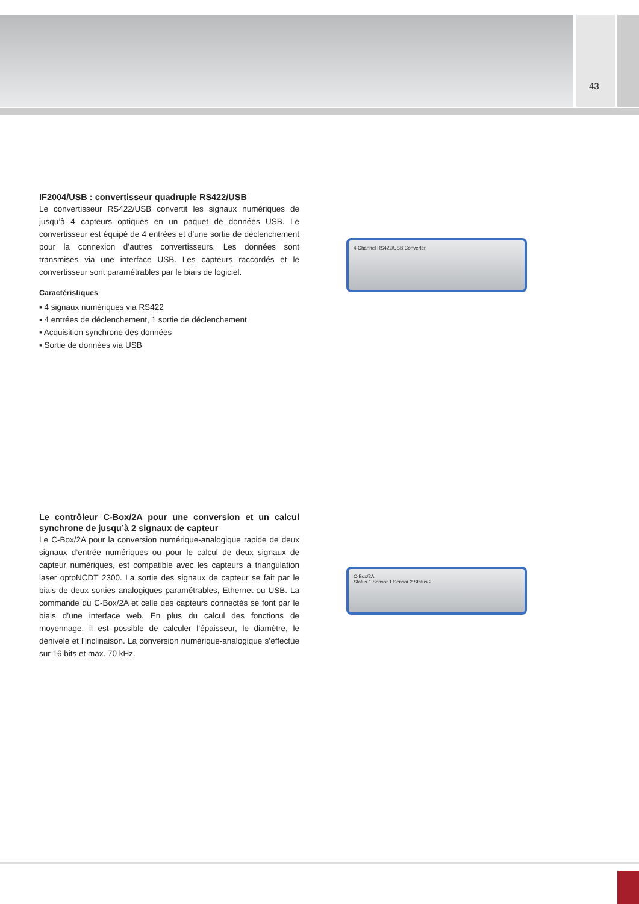43
IF2004/USB : convertisseur quadruple RS422/USB
Le convertisseur RS422/USB convertit les signaux numériques de jusqu’à 4 capteurs optiques en un paquet de données USB. Le convertisseur est équipé de 4 entrées et d’une sortie de déclenchement pour la connexion d’autres convertisseurs. Les données sont transmises via une interface USB. Les capteurs raccordés et le convertisseur sont paramétrables par le biais de logiciel.
Caractéristiques
▪ 4 signaux numériques via RS422
▪ 4 entrées de déclenchement, 1 sortie de déclenchement
▪ Acquisition synchrone des données
▪ Sortie de données via USB
4-Channel RS422/USB Converter
Le contrôleur C-Box/2A pour une conversion et un calcul synchrone de jusqu’à 2 signaux de capteur
Le C-Box/2A pour la conversion numérique-analogique rapide de deux signaux d’entrée numériques ou pour le calcul de deux signaux de capteur numériques, est compatible avec les capteurs à triangulation laser optoNCDT 2300. La sortie des signaux de capteur se fait par le biais de deux sorties analogiques paramétrables, Ethernet ou USB. La commande du C-Box/2A et celle des capteurs connectés se font par le biais d’une interface web. En plus du calcul des fonctions de moyennage, il est possible de calculer l’épaisseur, le diamètre, le dénivelé et l’inclinaison. La conversion numérique-analogique s’effectue sur 16 bits et max. 70 kHz.
C-Box/2A
Status 1 Sensor 1 Sensor 2 Status 2